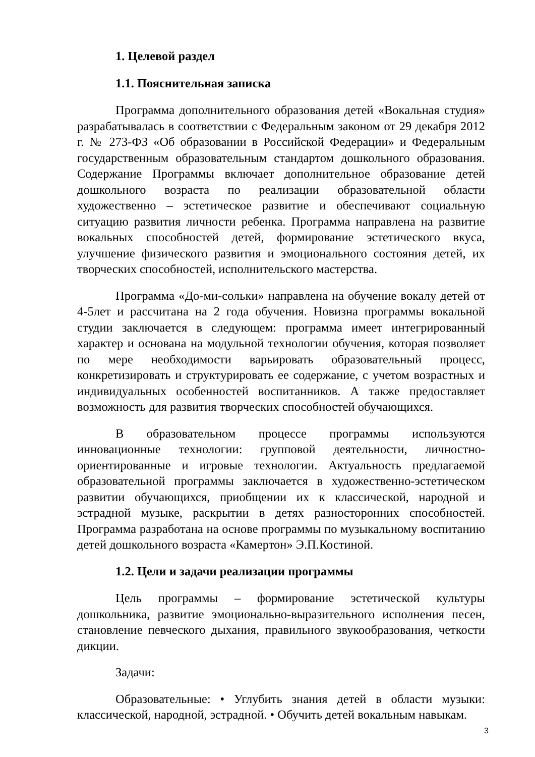1. Целевой раздел
1.1. Пояснительная записка
Программа дополнительного образования детей «Вокальная студия» разрабатывалась в соответствии с Федеральным законом от 29 декабря 2012 г. № 273-ФЗ «Об образовании в Российской Федерации» и Федеральным государственным образовательным стандартом дошкольного образования. Содержание Программы включает дополнительное образование детей дошкольного возраста по реализации образовательной области художественно – эстетическое развитие и обеспечивают социальную ситуацию развития личности ребенка. Программа направлена на развитие вокальных способностей детей, формирование эстетического вкуса, улучшение физического развития и эмоционального состояния детей, их творческих способностей, исполнительского мастерства.
Программа «До-ми-сольки» направлена на обучение вокалу детей от 4-5лет и рассчитана на 2 года обучения. Новизна программы вокальной студии заключается в следующем: программа имеет интегрированный характер и основана на модульной технологии обучения, которая позволяет по мере необходимости варьировать образовательный процесс, конкретизировать и структурировать ее содержание, с учетом возрастных и индивидуальных особенностей воспитанников. А также предоставляет возможность для развития творческих способностей обучающихся.
В образовательном процессе программы используются инновационные технологии: групповой деятельности, личностно-ориентированные и игровые технологии. Актуальность предлагаемой образовательной программы заключается в художественно-эстетическом развитии обучающихся, приобщении их к классической, народной и эстрадной музыке, раскрытии в детях разносторонних способностей. Программа разработана на основе программы по музыкальному воспитанию детей дошкольного возраста «Камертон» Э.П.Костиной.
1.2. Цели и задачи реализации программы
Цель программы – формирование эстетической культуры дошкольника, развитие эмоционально-выразительного исполнения песен, становление певческого дыхания, правильного звукообразования, четкости дикции.
Задачи:
Образовательные: • Углубить знания детей в области музыки: классической, народной, эстрадной. • Обучить детей вокальным навыкам.
3